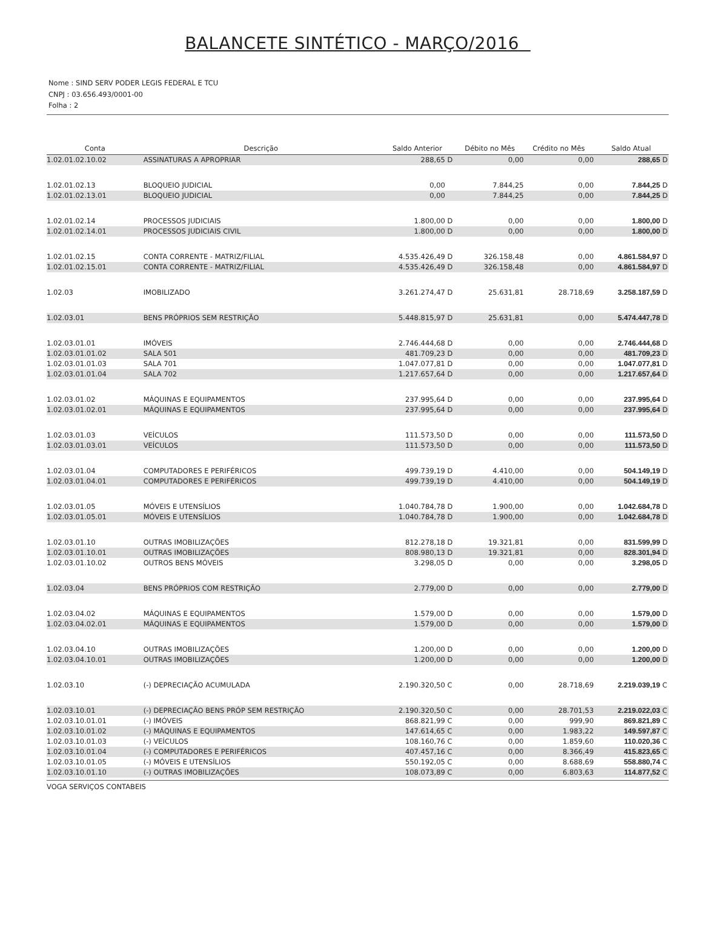BALANCETE SINTÉTICO - MARÇO/2016
Nome : SIND SERV PODER LEGIS FEDERAL E TCU
CNPJ : 03.656.493/0001-00
Folha : 2
| Conta | Descrição | Saldo Anterior | | Débito no Mês | Crédito no Mês | Saldo Atual | |
| --- | --- | --- | --- | --- | --- | --- | --- |
| 1.02.01.02.10.02 | ASSINATURAS A APROPRIAR | 288,65 | D | 0,00 | 0,00 | 288,65 | D |
| 1.02.01.02.13 | BLOQUEIO JUDICIAL | 0,00 | | 7.844,25 | 0,00 | 7.844,25 | D |
| 1.02.01.02.13.01 | BLOQUEIO JUDICIAL | 0,00 | | 7.844,25 | 0,00 | 7.844,25 | D |
| 1.02.01.02.14 | PROCESSOS JUDICIAIS | 1.800,00 | D | 0,00 | 0,00 | 1.800,00 | D |
| 1.02.01.02.14.01 | PROCESSOS JUDICIAIS CIVIL | 1.800,00 | D | 0,00 | 0,00 | 1.800,00 | D |
| 1.02.01.02.15 | CONTA CORRENTE - MATRIZ/FILIAL | 4.535.426,49 | D | 326.158,48 | 0,00 | 4.861.584,97 | D |
| 1.02.01.02.15.01 | CONTA CORRENTE - MATRIZ/FILIAL | 4.535.426,49 | D | 326.158,48 | 0,00 | 4.861.584,97 | D |
| 1.02.03 | IMOBILIZADO | 3.261.274,47 | D | 25.631,81 | 28.718,69 | 3.258.187,59 | D |
| 1.02.03.01 | BENS PRÓPRIOS SEM RESTRIÇÃO | 5.448.815,97 | D | 25.631,81 | 0,00 | 5.474.447,78 | D |
| 1.02.03.01.01 | IMÓVEIS | 2.746.444,68 | D | 0,00 | 0,00 | 2.746.444,68 | D |
| 1.02.03.01.01.02 | SALA 501 | 481.709,23 | D | 0,00 | 0,00 | 481.709,23 | D |
| 1.02.03.01.01.03 | SALA 701 | 1.047.077,81 | D | 0,00 | 0,00 | 1.047.077,81 | D |
| 1.02.03.01.01.04 | SALA 702 | 1.217.657,64 | D | 0,00 | 0,00 | 1.217.657,64 | D |
| 1.02.03.01.02 | MÁQUINAS E EQUIPAMENTOS | 237.995,64 | D | 0,00 | 0,00 | 237.995,64 | D |
| 1.02.03.01.02.01 | MÁQUINAS E EQUIPAMENTOS | 237.995,64 | D | 0,00 | 0,00 | 237.995,64 | D |
| 1.02.03.01.03 | VEÍCULOS | 111.573,50 | D | 0,00 | 0,00 | 111.573,50 | D |
| 1.02.03.01.03.01 | VEÍCULOS | 111.573,50 | D | 0,00 | 0,00 | 111.573,50 | D |
| 1.02.03.01.04 | COMPUTADORES E PERIFÉRICOS | 499.739,19 | D | 4.410,00 | 0,00 | 504.149,19 | D |
| 1.02.03.01.04.01 | COMPUTADORES E PERIFÉRICOS | 499.739,19 | D | 4.410,00 | 0,00 | 504.149,19 | D |
| 1.02.03.01.05 | MÓVEIS E UTENSÍLIOS | 1.040.784,78 | D | 1.900,00 | 0,00 | 1.042.684,78 | D |
| 1.02.03.01.05.01 | MÓVEIS E UTENSÍLIOS | 1.040.784,78 | D | 1.900,00 | 0,00 | 1.042.684,78 | D |
| 1.02.03.01.10 | OUTRAS IMOBILIZAÇÕES | 812.278,18 | D | 19.321,81 | 0,00 | 831.599,99 | D |
| 1.02.03.01.10.01 | OUTRAS IMOBILIZAÇÕES | 808.980,13 | D | 19.321,81 | 0,00 | 828.301,94 | D |
| 1.02.03.01.10.02 | OUTROS BENS MÓVEIS | 3.298,05 | D | 0,00 | 0,00 | 3.298,05 | D |
| 1.02.03.04 | BENS PRÓPRIOS COM RESTRIÇÃO | 2.779,00 | D | 0,00 | 0,00 | 2.779,00 | D |
| 1.02.03.04.02 | MÁQUINAS E EQUIPAMENTOS | 1.579,00 | D | 0,00 | 0,00 | 1.579,00 | D |
| 1.02.03.04.02.01 | MÁQUINAS E EQUIPAMENTOS | 1.579,00 | D | 0,00 | 0,00 | 1.579,00 | D |
| 1.02.03.04.10 | OUTRAS IMOBILIZAÇÕES | 1.200,00 | D | 0,00 | 0,00 | 1.200,00 | D |
| 1.02.03.04.10.01 | OUTRAS IMOBILIZAÇÕES | 1.200,00 | D | 0,00 | 0,00 | 1.200,00 | D |
| 1.02.03.10 | (-) DEPRECIAÇÃO ACUMULADA | 2.190.320,50 | C | 0,00 | 28.718,69 | 2.219.039,19 | C |
| 1.02.03.10.01 | (-) DEPRECIAÇÃO BENS PRÓP SEM RESTRIÇÃO | 2.190.320,50 | C | 0,00 | 28.701,53 | 2.219.022,03 | C |
| 1.02.03.10.01.01 | (-) IMÓVEIS | 868.821,99 | C | 0,00 | 999,90 | 869.821,89 | C |
| 1.02.03.10.01.02 | (-) MÁQUINAS E EQUIPAMENTOS | 147.614,65 | C | 0,00 | 1.983,22 | 149.597,87 | C |
| 1.02.03.10.01.03 | (-) VEÍCULOS | 108.160,76 | C | 0,00 | 1.859,60 | 110.020,36 | C |
| 1.02.03.10.01.04 | (-) COMPUTADORES E PERIFÉRICOS | 407.457,16 | C | 0,00 | 8.366,49 | 415.823,65 | C |
| 1.02.03.10.01.05 | (-) MÓVEIS E UTENSÍLIOS | 550.192,05 | C | 0,00 | 8.688,69 | 558.880,74 | C |
| 1.02.03.10.01.10 | (-) OUTRAS IMOBILIZAÇÕES | 108.073,89 | C | 0,00 | 6.803,63 | 114.877,52 | C |
VOGA SERVIÇOS CONTABEIS